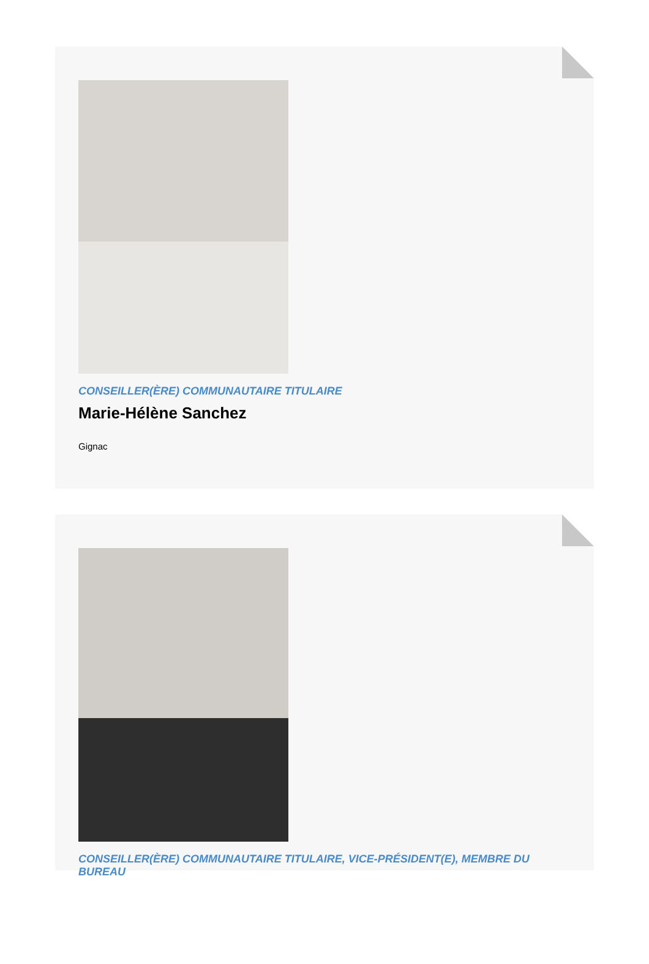CONSEILLER(ÈRE) COMMUNAUTAIRE TITULAIRE
Marie-Hélène Sanchez
Gignac
CONSEILLER(ÈRE) COMMUNAUTAIRE TITULAIRE, VICE-PRÉSIDENT(E), MEMBRE DU BUREAU